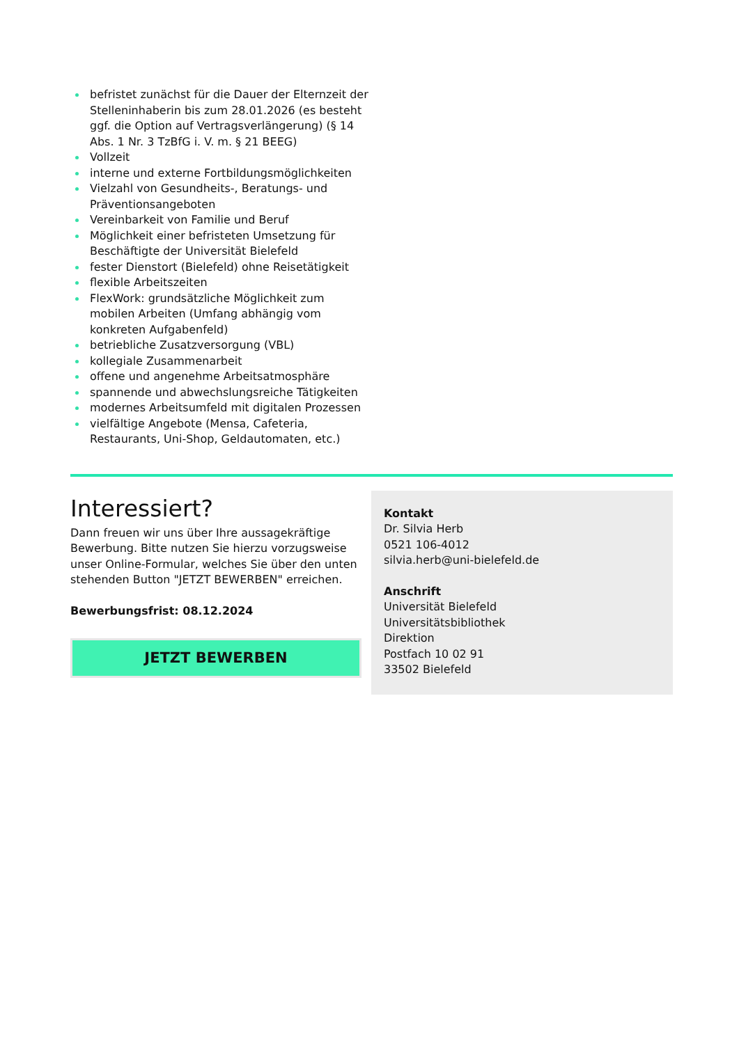befristet zunächst für die Dauer der Elternzeit der Stelleninhaberin bis zum 28.01.2026 (es besteht ggf. die Option auf Vertragsverlängerung) (§ 14 Abs. 1 Nr. 3 TzBfG i. V. m. § 21 BEEG)
Vollzeit
interne und externe Fortbildungsmöglichkeiten
Vielzahl von Gesundheits-, Beratungs- und Präventionsangeboten
Vereinbarkeit von Familie und Beruf
Möglichkeit einer befristeten Umsetzung für Beschäftigte der Universität Bielefeld
fester Dienstort (Bielefeld) ohne Reisetätigkeit
flexible Arbeitszeiten
FlexWork: grundsätzliche Möglichkeit zum mobilen Arbeiten (Umfang abhängig vom konkreten Aufgabenfeld)
betriebliche Zusatzversorgung (VBL)
kollegiale Zusammenarbeit
offene und angenehme Arbeitsatmosphäre
spannende und abwechslungsreiche Tätigkeiten
modernes Arbeitsumfeld mit digitalen Prozessen
vielfältige Angebote (Mensa, Cafeteria, Restaurants, Uni-Shop, Geldautomaten, etc.)
Interessiert?
Dann freuen wir uns über Ihre aussagekräftige Bewerbung. Bitte nutzen Sie hierzu vorzugsweise unser Online-Formular, welches Sie über den unten stehenden Button "JETZT BEWERBEN" erreichen.
Bewerbungsfrist: 08.12.2024
JETZT BEWERBEN
Kontakt
Dr. Silvia Herb
0521 106-4012
silvia.herb@uni-bielefeld.de
Anschrift
Universität Bielefeld
Universitätsbibliothek
Direktion
Postfach 10 02 91
33502 Bielefeld